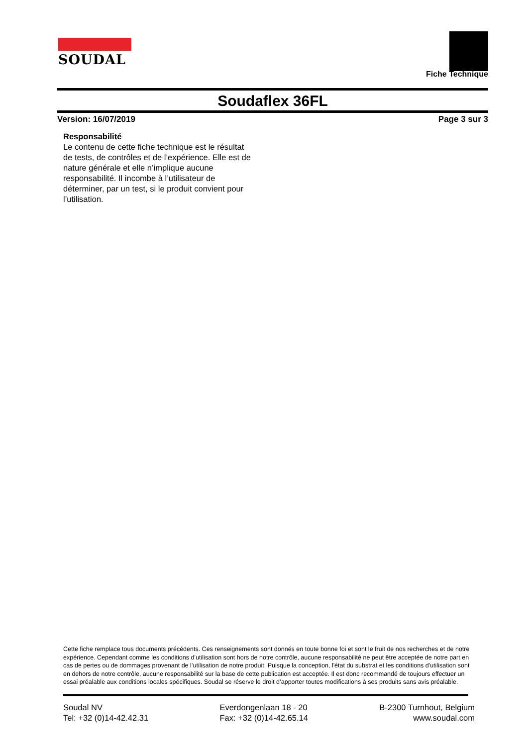SOUDAL
Fiche Technique
Soudaflex 36FL
Version: 16/07/2019 Page 3 sur 3
Responsabilité
Le contenu de cette fiche technique est le résultat de tests, de contrôles et de l’expérience. Elle est de nature générale et elle n’implique aucune responsabilité. Il incombe à l’utilisateur de déterminer, par un test, si le produit convient pour l’utilisation.
Cette fiche remplace tous documents précédents. Ces renseignements sont donnés en toute bonne foi et sont le fruit de nos recherches et de notre expérience. Cependant comme les conditions d’utilisation sont hors de notre contrôle, aucune responsabilité ne peut être acceptée de notre part en cas de pertes ou de dommages provenant de l’utilisation de notre produit. Puisque la conception, l'état du substrat et les conditions d'utilisation sont en dehors de notre contrôle, aucune responsabilité sur la base de cette publication est acceptée. Il est donc recommandé de toujours effectuer un essai préalable aux conditions locales spécifiques. Soudal se réserve le droit d’apporter toutes modifications à ses produits sans avis préalable.
Soudal NV
Tel: +32 (0)14-42.42.31
Everdongenlaan 18 - 20
Fax: +32 (0)14-42.65.14
B-2300 Turnhout, Belgium
www.soudal.com